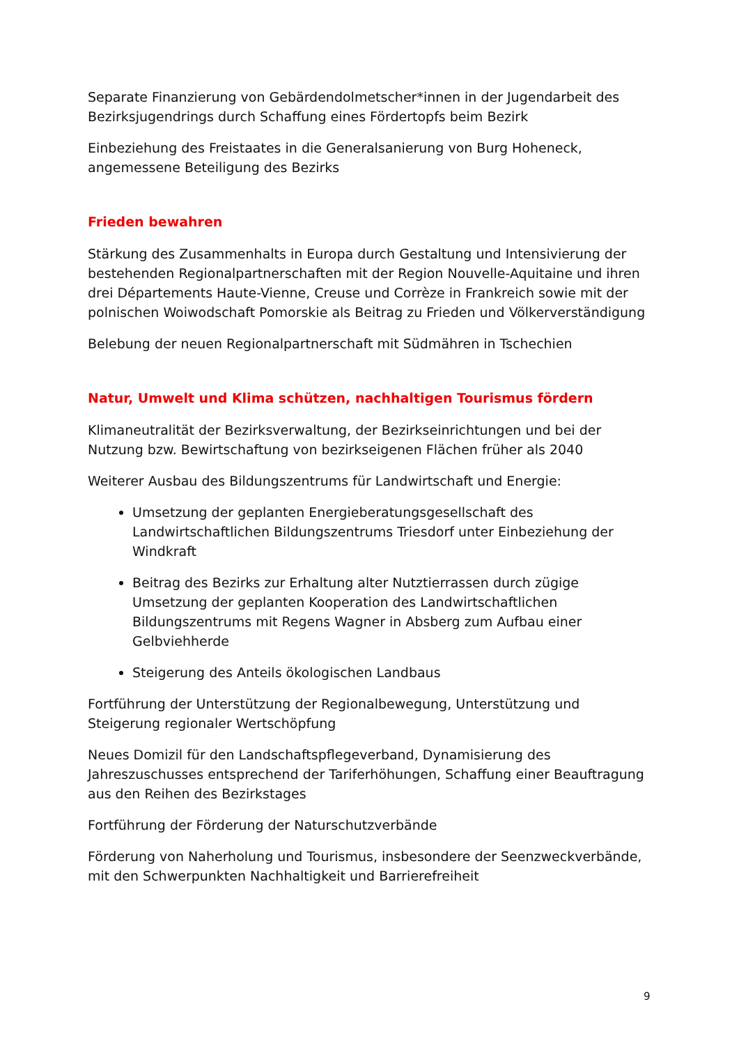Separate Finanzierung von Gebärdendolmetscher*innen in der Jugendarbeit des Bezirksjugendrings durch Schaffung eines Fördertopfs beim Bezirk
Einbeziehung des Freistaates in die Generalsanierung von Burg Hoheneck, angemessene Beteiligung des Bezirks
Frieden bewahren
Stärkung des Zusammenhalts in Europa durch Gestaltung und Intensivierung der bestehenden Regionalpartnerschaften mit der Region Nouvelle-Aquitaine und ihren drei Départements Haute-Vienne, Creuse und Corrèze in Frankreich sowie mit der polnischen Woiwodschaft Pomorskie als Beitrag zu Frieden und Völkerverständigung
Belebung der neuen Regionalpartnerschaft mit Südmähren in Tschechien
Natur, Umwelt und Klima schützen, nachhaltigen Tourismus fördern
Klimaneutralität der Bezirksverwaltung, der Bezirkseinrichtungen und bei der Nutzung bzw. Bewirtschaftung von bezirkseigenen Flächen früher als 2040
Weiterer Ausbau des Bildungszentrums für Landwirtschaft und Energie:
Umsetzung der geplanten Energieberatungsgesellschaft des Landwirtschaftlichen Bildungszentrums Triesdorf unter Einbeziehung der Windkraft
Beitrag des Bezirks zur Erhaltung alter Nutztierrassen durch zügige Umsetzung der geplanten Kooperation des Landwirtschaftlichen Bildungszentrums mit Regens Wagner in Absberg zum Aufbau einer Gelbviehherde
Steigerung des Anteils ökologischen Landbaus
Fortführung der Unterstützung der Regionalbewegung, Unterstützung und Steigerung regionaler Wertschöpfung
Neues Domizil für den Landschaftspflegeverband, Dynamisierung des Jahreszuschusses entsprechend der Tariferhöhungen, Schaffung einer Beauftragung aus den Reihen des Bezirkstages
Fortführung der Förderung der Naturschutzverbände
Förderung von Naherholung und Tourismus, insbesondere der Seenzweckverbände, mit den Schwerpunkten Nachhaltigkeit und Barrierefreiheit
9